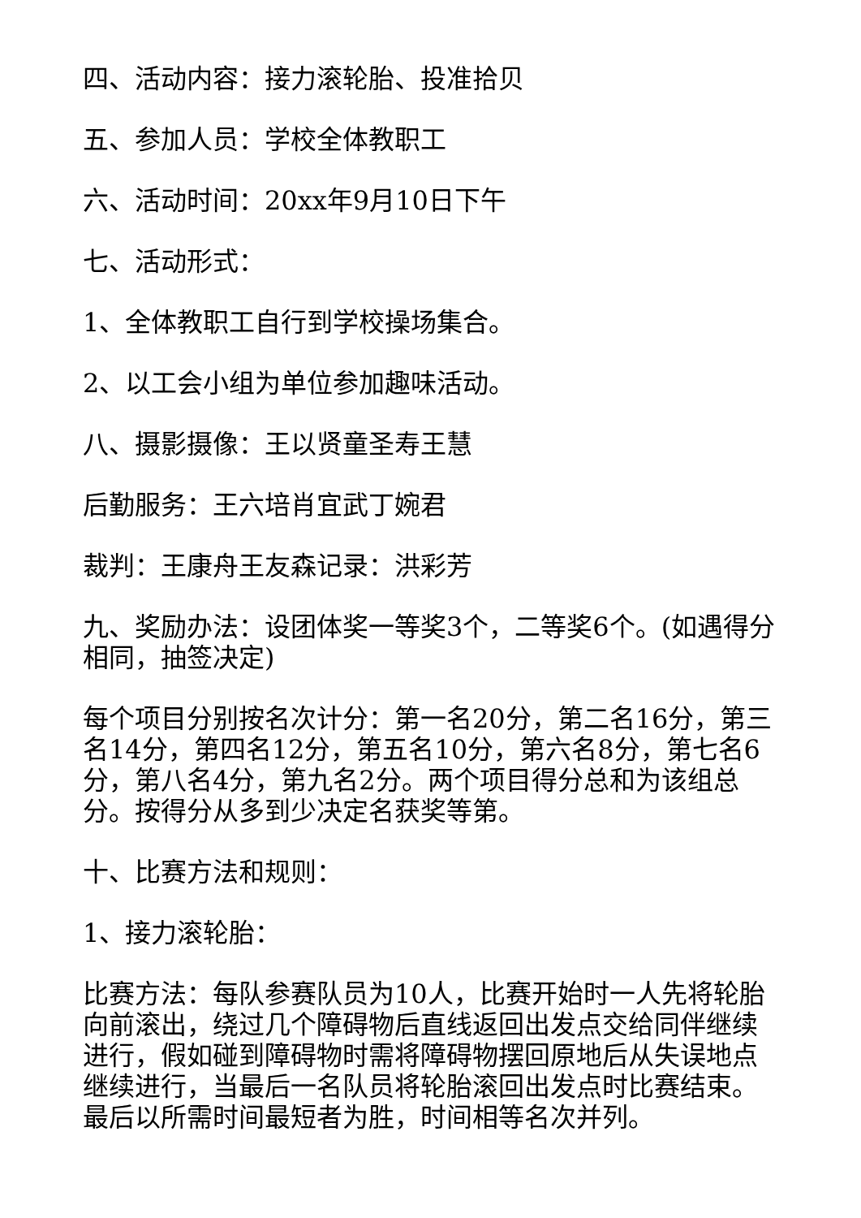四、活动内容：接力滚轮胎、投准拾贝
五、参加人员：学校全体教职工
六、活动时间：20xx年9月10日下午
七、活动形式：
1、全体教职工自行到学校操场集合。
2、以工会小组为单位参加趣味活动。
八、摄影摄像：王以贤童圣寿王慧
后勤服务：王六培肖宜武丁婉君
裁判：王康舟王友森记录：洪彩芳
九、奖励办法：设团体奖一等奖3个，二等奖6个。(如遇得分相同，抽签决定)
每个项目分别按名次计分：第一名20分，第二名16分，第三名14分，第四名12分，第五名10分，第六名8分，第七名6分，第八名4分，第九名2分。两个项目得分总和为该组总分。按得分从多到少决定名获奖等第。
十、比赛方法和规则：
1、接力滚轮胎：
比赛方法：每队参赛队员为10人，比赛开始时一人先将轮胎向前滚出，绕过几个障碍物后直线返回出发点交给同伴继续进行，假如碰到障碍物时需将障碍物摆回原地后从失误地点继续进行，当最后一名队员将轮胎滚回出发点时比赛结束。最后以所需时间最短者为胜，时间相等名次并列。